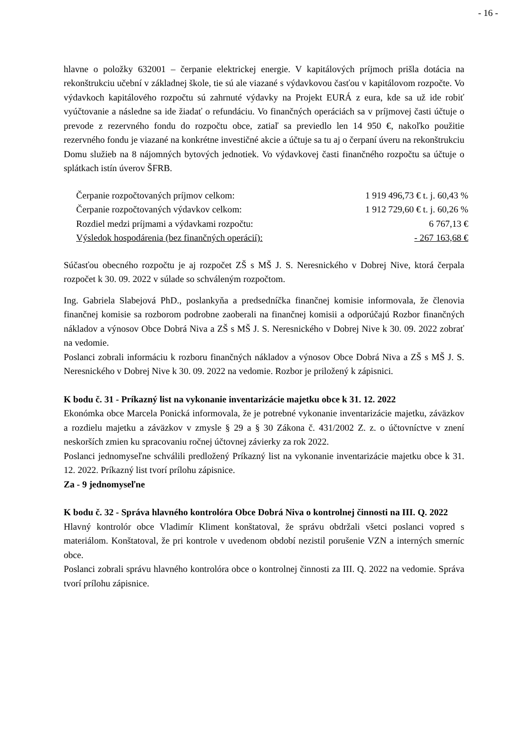- 16 -
hlavne o položky 632001 – čerpanie elektrickej energie. V kapitálových príjmoch prišla dotácia na rekonštrukciu učební v základnej škole, tie sú ale viazané s výdavkovou časťou v kapitálovom rozpočte. Vo výdavkoch kapitálového rozpočtu sú zahrnuté výdavky na Projekt EURÁ z eura, kde sa už ide robiť vyúčtovanie a následne sa ide žiadať o refundáciu. Vo finančných operáciách sa v príjmovej časti účtuje o prevode z rezervného fondu do rozpočtu obce, zatiaľ sa previedlo len 14 950 €, nakoľko použitie rezervného fondu je viazané na konkrétne investičné akcie a účtuje sa tu aj o čerpaní úveru na rekonštrukciu Domu služieb na 8 nájomných bytových jednotiek. Vo výdavkovej časti finančného rozpočtu sa účtuje o splátkach istín úverov ŠFRB.
| Čerpanie rozpočtovaných príjmov celkom: | 1 919 496,73 € t. j. 60,43 % |
| Čerpanie rozpočtovaných výdavkov celkom: | 1 912 729,60 € t. j. 60,26 % |
| Rozdiel medzi príjmami a výdavkami rozpočtu: | 6 767,13 € |
| Výsledok hospodárenia (bez finančných operácií): | - 267 163,68 € |
Súčasťou obecného rozpočtu je aj rozpočet ZŠ s MŠ J. S. Neresnického v Dobrej Nive, ktorá čerpala rozpočet k 30. 09. 2022 v súlade so schváleným rozpočtom.
Ing. Gabriela Slabejová PhD., poslankyňa a predsedníčka finančnej komisie informovala, že členovia finančnej komisie sa rozborom podrobne zaoberali na finančnej komisii a odporúčajú Rozbor finančných nákladov a výnosov Obce Dobrá Niva a ZŠ s MŠ J. S. Neresnického v Dobrej Nive k 30. 09. 2022 zobrať na vedomie.
Poslanci zobrali informáciu k rozboru finančných nákladov a výnosov Obce Dobrá Niva a ZŠ s MŠ J. S. Neresnického v Dobrej Nive k 30. 09. 2022 na vedomie. Rozbor je priložený k zápisnici.
K bodu č. 31 - Príkazný list na vykonanie inventarizácie majetku obce k 31. 12. 2022
Ekonómka obce Marcela Ponická informovala, že je potrebné vykonanie inventarizácie majetku, záväzkov a rozdielu majetku a záväzkov v zmysle § 29 a § 30 Zákona č. 431/2002 Z. z. o účtovníctve v znení neskorších zmien ku spracovaniu ročnej účtovnej závierky za rok 2022.
Poslanci jednomyseľne schválili predložený Príkazný list na vykonanie inventarizácie majetku obce k 31. 12. 2022. Príkazný list tvorí prílohu zápisnice.
Za - 9 jednomyseľne
K bodu č. 32 - Správa hlavného kontrolóra Obce Dobrá Niva o kontrolnej činnosti na III. Q. 2022
Hlavný kontrolór obce Vladimír Kliment konštatoval, že správu obdržali všetci poslanci vopred s materiálom. Konštatoval, že pri kontrole v uvedenom období nezistil porušenie VZN a interných smerníc obce.
Poslanci zobrali správu hlavného kontrolóra obce o kontrolnej činnosti za III. Q. 2022 na vedomie. Správa tvorí prílohu zápisnice.